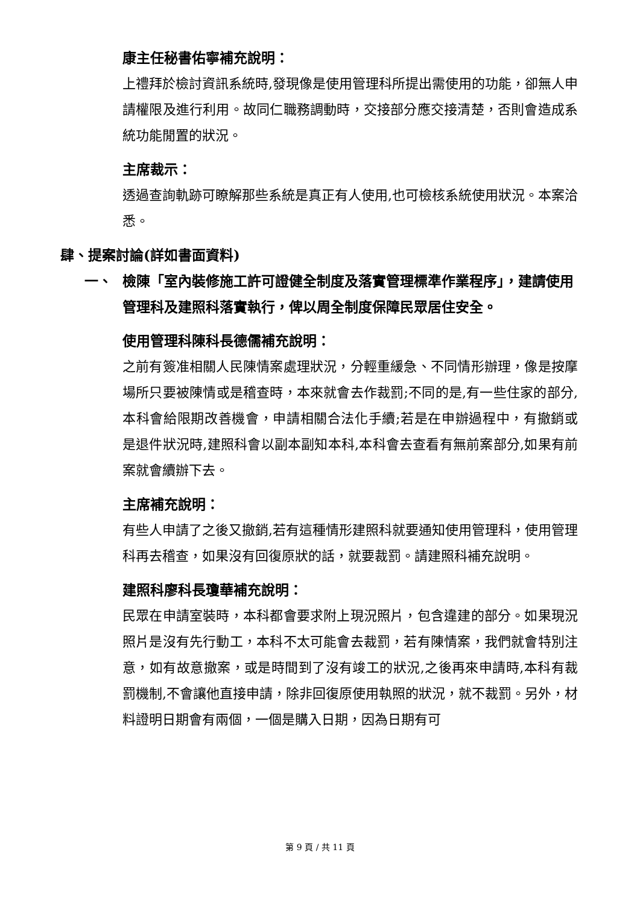康主任秘書佑寧補充說明：
上禮拜於檢討資訊系統時,發現像是使用管理科所提出需使用的功能，卻無人申請權限及進行利用。故同仁職務調動時，交接部分應交接清楚，否則會造成系統功能閒置的狀況。
主席裁示：
透過查詢軌跡可瞭解那些系統是真正有人使用,也可檢核系統使用狀況。本案洽悉。
肆、提案討論(詳如書面資料)
一、 檢陳「室內裝修施工許可證健全制度及落實管理標準作業程序」，建請使用管理科及建照科落實執行，俾以周全制度保障民眾居住安全。
使用管理科陳科長德儒補充說明：
之前有簽准相關人民陳情案處理狀況，分輕重緩急、不同情形辦理，像是按摩場所只要被陳情或是稽查時，本來就會去作裁罰;不同的是,有一些住家的部分,本科會給限期改善機會，申請相關合法化手續;若是在申辦過程中，有撤銷或是退件狀況時,建照科會以副本副知本科,本科會去查看有無前案部分,如果有前案就會續辦下去。
主席補充說明：
有些人申請了之後又撤銷,若有這種情形建照科就要通知使用管理科，使用管理科再去稽查，如果沒有回復原狀的話，就要裁罰。請建照科補充說明。
建照科廖科長瓊華補充說明：
民眾在申請室裝時，本科都會要求附上現況照片，包含違建的部分。如果現況照片是沒有先行動工，本科不太可能會去裁罰，若有陳情案，我們就會特別注意，如有故意撤案，或是時間到了沒有竣工的狀況,之後再來申請時,本科有裁罰機制,不會讓他直接申請，除非回復原使用執照的狀況，就不裁罰。另外，材料證明日期會有兩個，一個是購入日期，因為日期有可
第 9 頁 / 共 11 頁